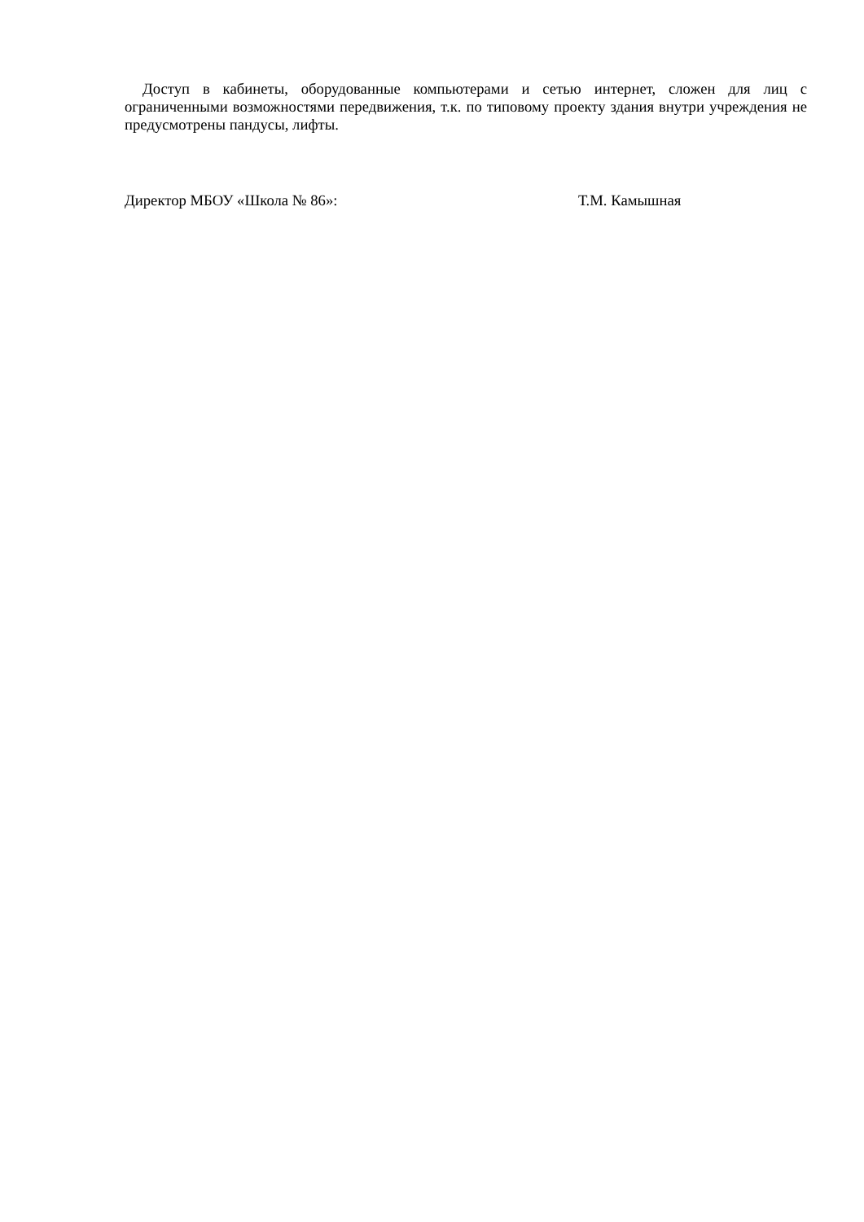Доступ в кабинеты, оборудованные компьютерами и сетью интернет, сложен для лиц с ограниченными возможностями передвижения, т.к. по типовому проекту здания внутри учреждения не предусмотрены пандусы, лифты.
Директор МБОУ «Школа № 86»: Т.М. Камышная